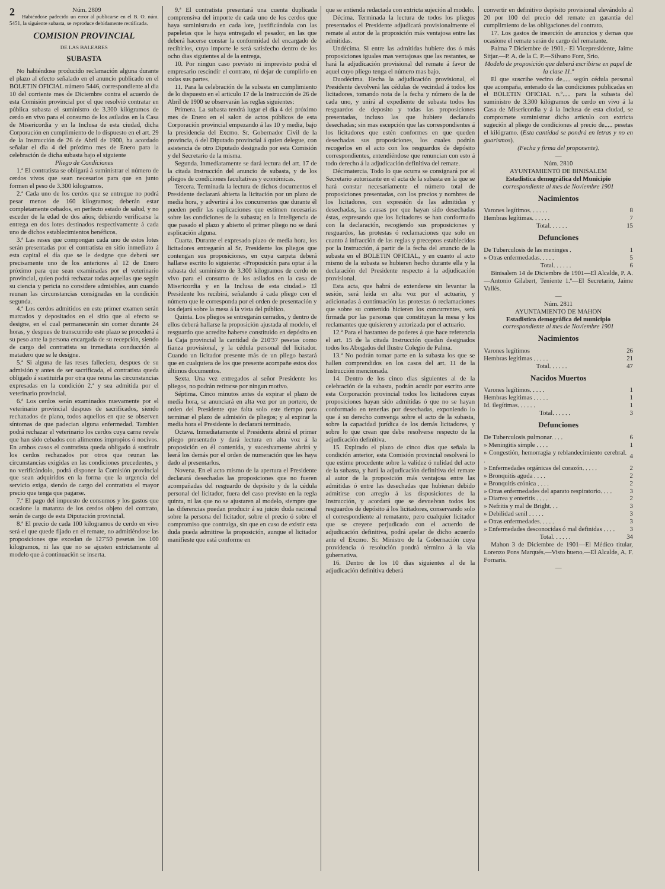2 Núm. 2809
Habiéndose padecido un error al publicarse en el B. O. núm. 5451, la siguiente subasta, se reproduce debidamente rectificada.
COMISION PROVINCIAL
DE LAS BALEARES
SUBASTA
No habiéndose producido reclamación alguna durante el plazo al efecto señalado en el anuncio publicado en el BOLETIN OFICIAL número 5446, correspondiente al dia 10 del corriente mes de Diciembre contra el acuerdo de esta Comisión provincial por el que resolvió contratar en pública subasta el suministro de 3.300 kilógramos de cerdo en vivo para el consumo de los asilados en la Casa de Misericordia y en la Inclusa de esta ciudad, dicha Corporación en cumplimiento de lo dispuesto en el art. 29 de la Instrucción de 26 de Abril de 1900, ha acordado señalar el dia 4 del próximo mes de Enero para la celebración de dicha subasta bajo el siguiente
Pliego de Condiciones
1.ª El contratista se obligará á suministrar el número de cerdos vivos que sean necesarios para que en junto formen el peso de 3.300 kilogramos.
2.ª Cada uno de los cerdos que se entregue no podrá pesar menos de 160 kilogramos; deberán estar completamente cebados, en perfecto estado de salud, y no esceder de la edad de dos años; debiendo verificarse la entrega en dos lotes destinados respectivamente á cada uno de dichos establecimientos benéficos.
3.ª Las reses que compongan cada uno de estos lotes serán presentadas por el contratista en sitio inmediato á esta capital el día que se le designe que deberá ser precisamente uno de los anteriores al 12 de Enero próximo para que sean examinadas por el veterinario provincial, quien podrá rechazar todas aquellas que según su ciencia y pericia no considere admisibles, aun cuando reunan las circunstancias consignadas en la condición segunda.
4.ª Los cerdos admitidos en este primer examen serán marcados y depositados en el sitio que al efecto se designe, en el cual permanecerán sin comer durante 24 horas, y despues de transcurrido este plazo se procederá á su peso ante la persona encargada de su recepción, siendo de cargo del contratista su inmediata conducción al matadero que se le designe.
5.ª Si alguna de las reses falleciera, despues de su admisión y antes de ser sacrificada, el contratista queda obligado á sustituirla por otra que reuna las circunstancias expresadas en la condición 2.ª y sea admitida por el veterinario provincial.
6.ª Los cerdos serán examinados nuevamente por el veterinario provincial despues de sacrificados, siendo rechazados de plano, todos aquellos en que se observen síntomas de que padecian alguna enfermedad. Tambien podrá rechazar el veterinario los cerdos cuya carne revele que han sido cebados con alimentos impropios ó nocivos. En ambos casos el contratista queda obligado á sustituir los cerdos rechazados por otros que reunan las circunstancias exigidas en las condiciones precedentes, y no verificándolo, podrá disponer la Comisión provincial que sean adquiridos en la forma que la urgencia del servicio exiga, siendo de cargo del contratista el mayor precio que tenga que pagarse.
7.ª El pago del impuesto de consumos y los gastos que ocasione la matanza de los cerdos objeto del contrato, serán de cargo de esta Diputación provincial.
8.ª El precio de cada 100 kilogramos de cerdo en vivo será el que quede fijado en el remate, no admitiéndose las proposiciones que excedan de 127'50 pesetas los 100 kilogramos, ni las que no se ajusten extrictamente al modelo que á continuación se inserta.
9.ª El contratista presentará una cuenta duplicada comprensiva del importe de cada uno de los cerdos que haya suministrado en cada lote, justificándola con las papeletas que le haya entregado el pesador, en las que deberá hacerse constar la conformidad del encargado de recibirlos, cuyo importe le será satisfecho dentro de los ocho dias siguientes al de la entrega.
10. Por ningun caso previsto ni imprevisto podrá el empresario rescindir el contrato, ni dejar de cumplirlo en todas sus partes.
11. Para la celebración de la subasta en cumplimiento de lo dispuesto en el articulo 17 de la Instrucción de 26 de Abril de 1900 se observarán las reglas siguientes:
Primera. La subasta tendrá lugar el dia 4 del próximo mes de Enero en el salon de actos públicos de esta Corporación provincial empezando á las 10 y media, bajo la presidencia del Excmo. Sr. Gobernador Civil de la provincia, ó del Diputado provincial á quien delegue, con asistencia de otro Diputado designado por esta Comisión y del Secretario de la misma.
Segunda. Inmediatamente se dará lectura del art. 17 de la citada Instrucción del anuncio de subasta, y de los pliegos de condiciones facultativas y económicas.
Tercera. Terminada la lectura de dichos documentos el Presidente declarará abierta la licitación por un plazo de media hora, y advertirá á los concurrentes que durante él pueden pedir las esplicaciones que estimen necesarias sobre las condiciones de la subasta; en la inteligencia de que pasado el plazo y abierto el primer pliego no se dará esplicación alguna.
Cuarta. Durante el expresado plazo de media hora, los licitadores entregarán al Sr. Presidente los pliegos que contengan sus proposiciones, en cuya carpeta deberá hallarse escrito lo siguiente: «Proposición para optar á la subasta del suministro de 3.300 kilogramos de cerdo en vivo para el consumo de los asilados en la casa de Misericordia y en la Inclusa de esta ciudad.» El Presidente los recibirá, señalando á cada pliego con el número que le corresponda por el orden de presentación y los dejará sobre la mesa á la vista del público.
Quinta. Los pliegos se entregarán cerrados, y dentro de ellos deberá hallarse la proposición ajustada al modelo, el resguardo que acredite haberse constituido en depósito en la Caja provincial la cantidad de 210'37 pesetas como fianza provisional, y la cédula personal del licitador. Cuando un licitador presente más de un pliego bastará que en cualquiera de los que presente acompañe estos dos últimos documentos.
Sexta. Una vez entregados al señor Presidente los pliegos, no podrán retirarse por ningun motivo.
Séptima. Cinco minutos antes de expirar el plazo de media hora, se anunciará en alta voz por un portero, de orden del Presidente que falta solo este tiempo para terminar el plazo de admisión de pliegos; y al expirar la media hora el Presidente lo declarará terminado.
Octava. Inmediatamente el Presidente abrirá el primer pliego presentado y dará lectura en alta voz á la proposición en él contenida, y sucesivamente abrirá y leerá los demás por el orden de numeración que les haya dado al presentarlos.
Novena. En el acto mismo de la apertura el Presidente declarará desechadas las proposiciones que no fueren acompañadas del resguardo de depósito y de la cédula personal del licitador, fuera del caso previsto en la regla quinta, ni las que no se ajustaren al modelo, siempre que las diferencias puedan producir á su juicio duda racional sobre la persona del licitador, sobre el precio ó sobre el compromiso que contraiga, sin que en caso de existir esta duda pueda admitirse la proposición, aunque el licitador manifieste que está conforme en
que se entienda redactada con extricta sujeción al modelo.
Décima. Terminada la lectura de todos los pliegos presentados el Presidente adjudicará provisionalmente el remate al autor de la proposición más ventajosa entre las admitidas.
Undécima. Si entre las admitidas hubiere dos ó más proposiciones iguales mas ventajosas que las restantes, se hará la adjudicación provisional del remate á favor de aquel cuyo pliego tenga el número mas bajo.
Duodécima. Hecha la adjudicación provisional, el Presidente devolverá las cédulas de vecindad á todos los licitadores, tomando nota de la fecha y número de la de cada uno, y unirá al expediente de subasta todos los resguardos de deposito y todas las proposiciones presentadas, incluso las que hubiere declarado desechadas; sin mas escepción que las correspondientes á los licitadores que estén conformes en que queden desechadas sus proposiciones, los cuales podrán recogerlos en el acto con los resguardos de depósito correspondientes, entendiéndose que renuncian con esto á todo derecho á la adjudicación definitiva del remate.
Décimatercia. Todo lo que ocurra se consignará por el Secretario autorizante en el acta de la subasta en la que se hará constar necesariamente el número total de proposiciones presentadas, con los precios y nombres de los licitadores, con expresión de las admitidas y desechadas, las causas por que hayan sido desechadas éstas, expresando que los licitadores se han conformado con la declaración, recogiendo sus proposiciones y resguardos, las protestas ó reclamaciones que solo en cuanto á infracción de las reglas y preceptos establecidos por la Instrucción, á partir de la fecha del anuncio de la subasta en el BOLETIN OFICIAL, y en cuanto al acto mismo de la subasta se hubieren hecho durante ella y la declaración del Presidente respecto á la adjudicación provisional.
Esta acta, que habrá de extenderse sin levantar la sesión, será leida en alta voz por el actuario, y adicionadas á continuación las protestas ó reclamaciones que sobre su contenido hicieren los concurrentes, será firmada por las personas que constituyan la mesa y los reclamantes que quisieren y autorizada por el actuario.
12.ª Para el bastanteo de poderes á que hace referencia el art. 15 de la citada Instrucción quedan designados todos los Abogados del Ilustre Colegio de Palma.
13.ª No podrán tomar parte en la subasta los que se hallen comprendidos en los casos del art. 11 de la Instrucción mencionada.
14. Dentro de los cinco dias siguientes al de la celebración de la subasta, podrán acudir por escrito ante esta Corporación provincial todos los licitadores cuyas proposiciones hayan sido admitidas ó que no se hayan conformado en tenerlas por desechadas, exponiendo lo que á su derecho convenga sobre el acto de la subasta, sobre la capacidad jurídica de los demás licitadores, y sobre lo que crean que debe resolverse respecto de la adjudicación definitiva.
15. Expirado el plazo de cinco dias que señala la condición anterior, esta Comisión provincial resolverá lo que estime procedente sobre la validez ó nulidad del acto de la subasta, y hará la adjudicación definitiva del remate al autor de la proposición más ventajosa entre las admitidas ó entre las desechadas que hubieran debido admitirse con arreglo á las disposiciones de la Instrucción, y acordará que se devuelvan todos los resguardos de depósito á los licitadores, conservando solo el correspondiente al rematante, pero cualquier licitador que se creyere perjudicado con el acuerdo de adjudicación definitiva, podrá apelar de dicho acuerdo ante el Excmo. Sr. Ministro de la Gobernación cuya providencia ó resolución pondrá término á la via gubernativa.
16. Dentro de los 10 dias siguientes al de la adjudicación definitiva deberá
convertir en definitivo depósito provisional elevándolo al 20 por 100 del precio del remate en garantia del cumplimiento de las obligaciones del contrato.
17. Los gastos de inserción de anuncios y demas que ocasione el remate serán de cargo del rematante.
Palma 7 Diciembre de 1901.- El Vicepresidente, Jaime Sitjar.—P. A. de la C. P.—Silvano Font, Srio.
Modelo de proposición que deberá escribirse en papel de la clase 11.ª
El que suscribe vecino de..... según cédula personal que acompaña, enterado de las condiciones publicadas en el BOLETIN OFICIAL n.º..... para la subasta del suministro de 3.300 kilógramos de cerdo en vivo á la Casa de Misericordia y á la Inclusa de esta ciudad, se compromete suministrar dicho articulo con extricta sugeción al pliego de condiciones al precio de..... pesetas el kilógramo. (Esta cantidad se pondrá en letras y no en guarismos).
(Fecha y firma del proponente).
—
Núm. 2810
AYUNTAMIENTO DE BINISALEM
Estadistica demográfica del Municipio
correspondiente al mes de Noviembre 1901
Nacimientos
| Varones legítimos. . . . . . | 8 |
| Hembras legítimas. . . . . . | 7 |
| Total. . . . . . | 15 |
Defunciones
| De Tuberculosis de las meninges . | 1 |
| » Otras enfermedadas. . . . . | 5 |
| Total. . . . . . | 6 |
Binisalem 14 de Diciembre de 1901—El Alcalde, P. A.—Antonio Gilabert, Teniente 1.º—El Secretario, Jaime Vallés.
—
Núm. 2811
AYUNTAMIENTO DE MAHON
Estadistica demográfica del municipio
correspondiente al mes de Noviembre 1901
Nacimientos
| Varones legítimos | 26 |
| Hembras legítimas . . . . . | 21 |
| Total. . . . . . | 47 |
Nacidos Muertos
| Varones legítimos. . . . . | 1 |
| Hembras legítimas . . . . . | 1 |
| Id. ilegítimas. . . . . . | 1 |
| Total. . . . . . | 3 |
Defunciones
| De Tuberculosis pulmonar. . . . | 6 |
| » Meningitis simple . . . . | 1 |
| » Congestión, hemorragia y reblandecimiento cerebral. . | 4 |
| » Enfermedades orgánicas del corazón. . . . . | 2 |
| » Bronquitis aguda . . . . | 2 |
| » Bronquitis crónica . . . . | 2 |
| » Otras enfermedades del aparato respiratorio. . . . | 3 |
| » Diarrea y enteritis . . . . | 2 |
| » Nefritis y mal de Bright. . . | 3 |
| » Debilidad senil . . . . . | 3 |
| » Otras enfermedades. . . . . | 3 |
| » Enfermedades desconocidas ó mal definidas . . . . | 3 |
| Total. . . . . . | 34 |
Mahon 3 de Diciembre de 1901—El Médico titular, Lorenzo Pons Marqués.—Visto bueno.—El Alcalde, A. F. Fornaris.
—